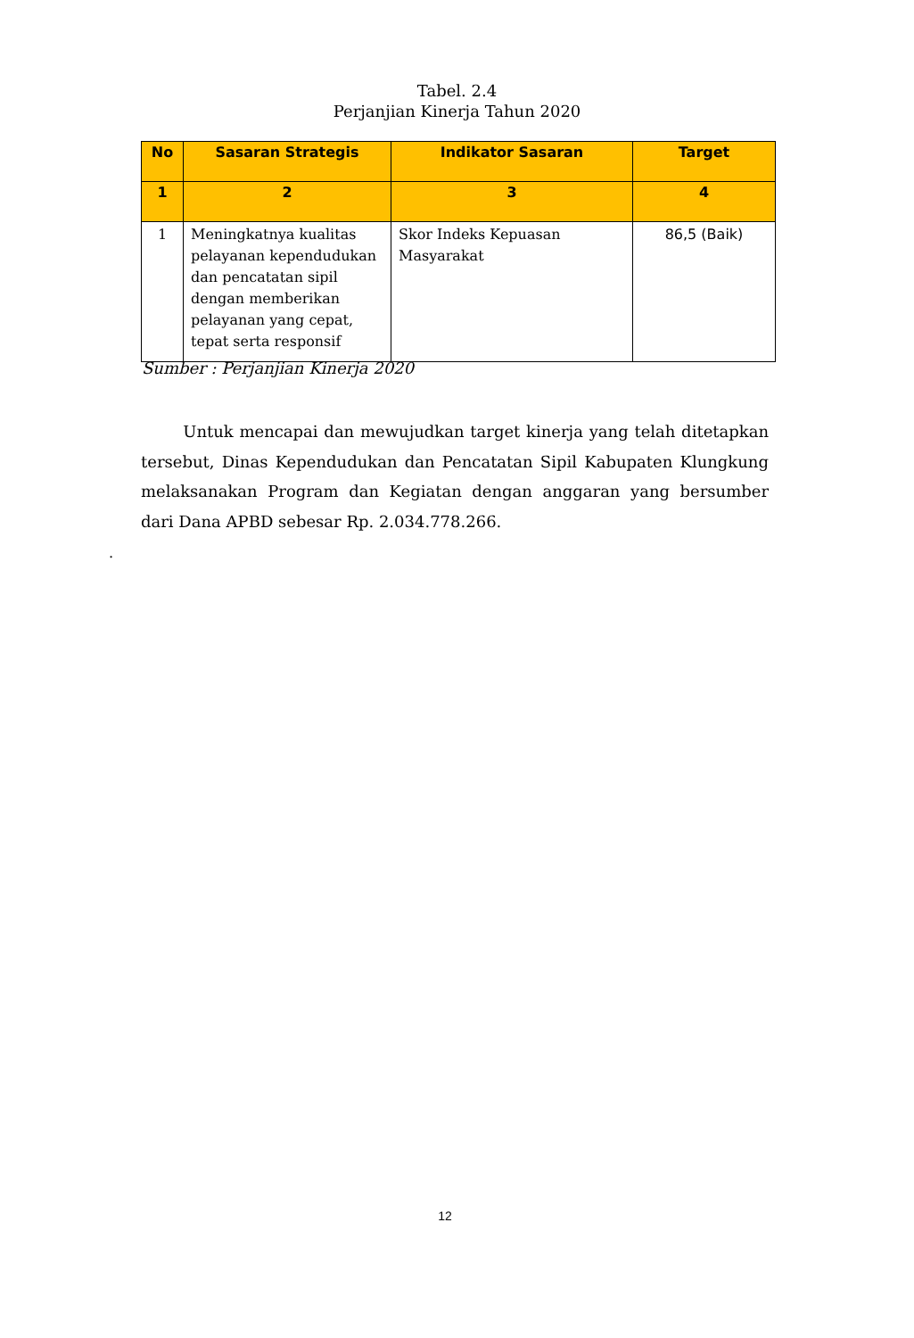Tabel. 2.4
Perjanjian Kinerja Tahun 2020
| No | Sasaran Strategis | Indikator Sasaran | Target |
| --- | --- | --- | --- |
| 1 | 2 | 3 | 4 |
| 1 | Meningkatnya kualitas pelayanan kependudukan dan pencatatan sipil dengan memberikan pelayanan yang cepat, tepat serta responsif | Skor Indeks Kepuasan Masyarakat | 86,5 (Baik) |
Sumber : Perjanjian Kinerja 2020
Untuk mencapai dan mewujudkan target kinerja yang telah ditetapkan tersebut, Dinas Kependudukan dan Pencatatan Sipil Kabupaten Klungkung melaksanakan Program dan Kegiatan dengan anggaran yang bersumber dari Dana APBD sebesar Rp. 2.034.778.266.
.
12